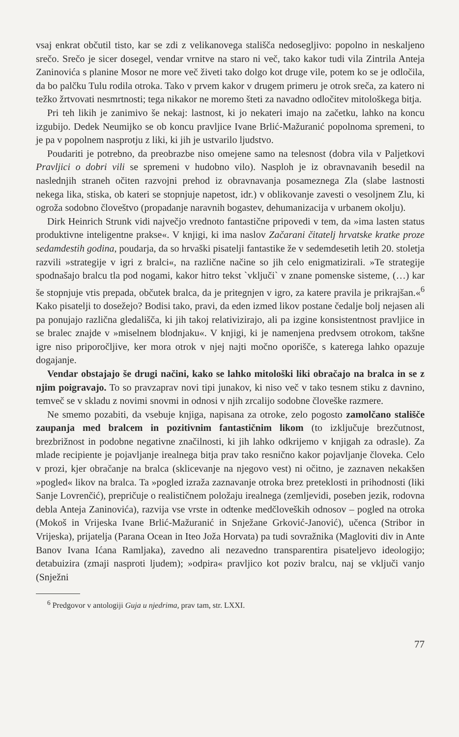vsaj enkrat občutil tisto, kar se zdi z velikanovega stališča nedosegljivo: popolno in neskaljeno srečo. Srečo je sicer dosegel, vendar vrnitve na staro ni več, tako kakor tudi vila Zintrila Anteja Zaninovića s planine Mosor ne more več živeti tako dolgo kot druge vile, potem ko se je odločila, da bo palčku Tulu rodila otroka. Tako v prvem kakor v drugem primeru je otrok sreča, za katero ni težko žrtvovati nesmrtnosti; tega nikakor ne moremo šteti za navadno odločitev mitološkega bitja.
Pri teh likih je zanimivo še nekaj: lastnost, ki jo nekateri imajo na začetku, lahko na koncu izgubijo. Dedek Neumijko se ob koncu pravljice Ivane Brlić-Mažuranić popolnoma spremeni, to je pa v popolnem nasprotju z liki, ki jih je ustvarilo ljudstvo.
Poudariti je potrebno, da preobrazbe niso omejene samo na telesnost (dobra vila v Paljetkovi Pravljici o dobri vili se spremeni v hudobno vilo). Nasploh je iz obravnavanih besedil na naslednjih straneh očiten razvojni prehod iz obravnavanja posameznega Zla (slabe lastnosti nekega lika, stiska, ob kateri se stopnjuje napetost, idr.) v oblikovanje zavesti o vesoljnem Zlu, ki ogroža sodobno človeštvo (propadanje naravnih bogastev, dehumanizacija v urbanem okolju).
Dirk Heinrich Strunk vidi največjo vrednoto fantastične pripovedi v tem, da »ima lasten status produktivne inteligentne prakse«. V knjigi, ki ima naslov Začarani čitatelj hrvatske kratke proze sedamdestih godina, poudarja, da so hrvaški pisatelji fantastike že v sedemdesetih letih 20. stoletja razvili »strategije v igri z bralci«, na različne načine so jih celo enigmatizirali. »Te strategije spodnašajo bralcu tla pod nogami, kakor hitro tekst `vključi` v znane pomenske sisteme, (…) kar še stopnjuje vtis prepada, občutek bralca, da je pritegnjen v igro, za katere pravila je prikrajšan.«<sup>6</sup> Kako pisatelji to dosežejo? Bodisi tako, pravi, da eden izmed likov postane čedalje bolj nejasen ali pa ponujajo različna gledališča, ki jih takoj relativizirajo, ali pa izgine konsistentnost pravljice in se bralec znajde v »miselnem blodnjaku«. V knjigi, ki je namenjena predvsem otrokom, takšne igre niso priporočljive, ker mora otrok v njej najti močno oporišče, s katerega lahko opazuje dogajanje.
Vendar obstajajo še drugi načini, kako se lahko mitološki liki obračajo na bralca in se z njim poigravajo. To so pravzaprav novi tipi junakov, ki niso več v tako tesnem stiku z davnino, temveč se v skladu z novimi snovmi in odnosi v njih zrcalijo sodobne človeške razmere.
Ne smemo pozabiti, da vsebuje knjiga, napisana za otroke, zelo pogosto zamolčano stališče zaupanja med bralcem in pozitivnim fantastičnim likom (to izključuje brezčutnost, brezbrižnost in podobne negativne značilnosti, ki jih lahko odkrijemo v knjigah za odrasle). Za mlade recipiente je pojavljanje irealnega bitja prav tako resnično kakor pojavljanje človeka. Celo v prozi, kjer obračanje na bralca (sklicevanje na njegovo vest) ni očitno, je zaznaven nekakšen »pogled« likov na bralca. Ta »pogled izraža zaznavanje otroka brez preteklosti in prihodnosti (liki Sanje Lovrenčić), prepričuje o realističnem položaju irealnega (zemljevidi, poseben jezik, rodovna debla Anteja Zaninovića), razvija vse vrste in odtenke medčloveških odnosov – pogled na otroka (Mokoš in Vrijeska Ivane Brlić-Mažuranić in Snježane Grković-Janović), učenca (Stribor in Vrijeska), prijatelja (Parana Ocean in Iteo Joža Horvata) pa tudi sovražnika (Magloviti div in Ante Banov Ivana Ićana Ramljaka), zavedno ali nezavedno transparentira pisateljevo ideologijo; detabuizira (zmaji nasproti ljudem); »odpira« pravljico kot poziv bralcu, naj se vključi vanjo (Snježni
<sup>6</sup> Predgovor v antologiji Guja u njedrima, prav tam, str. LXXI.
77